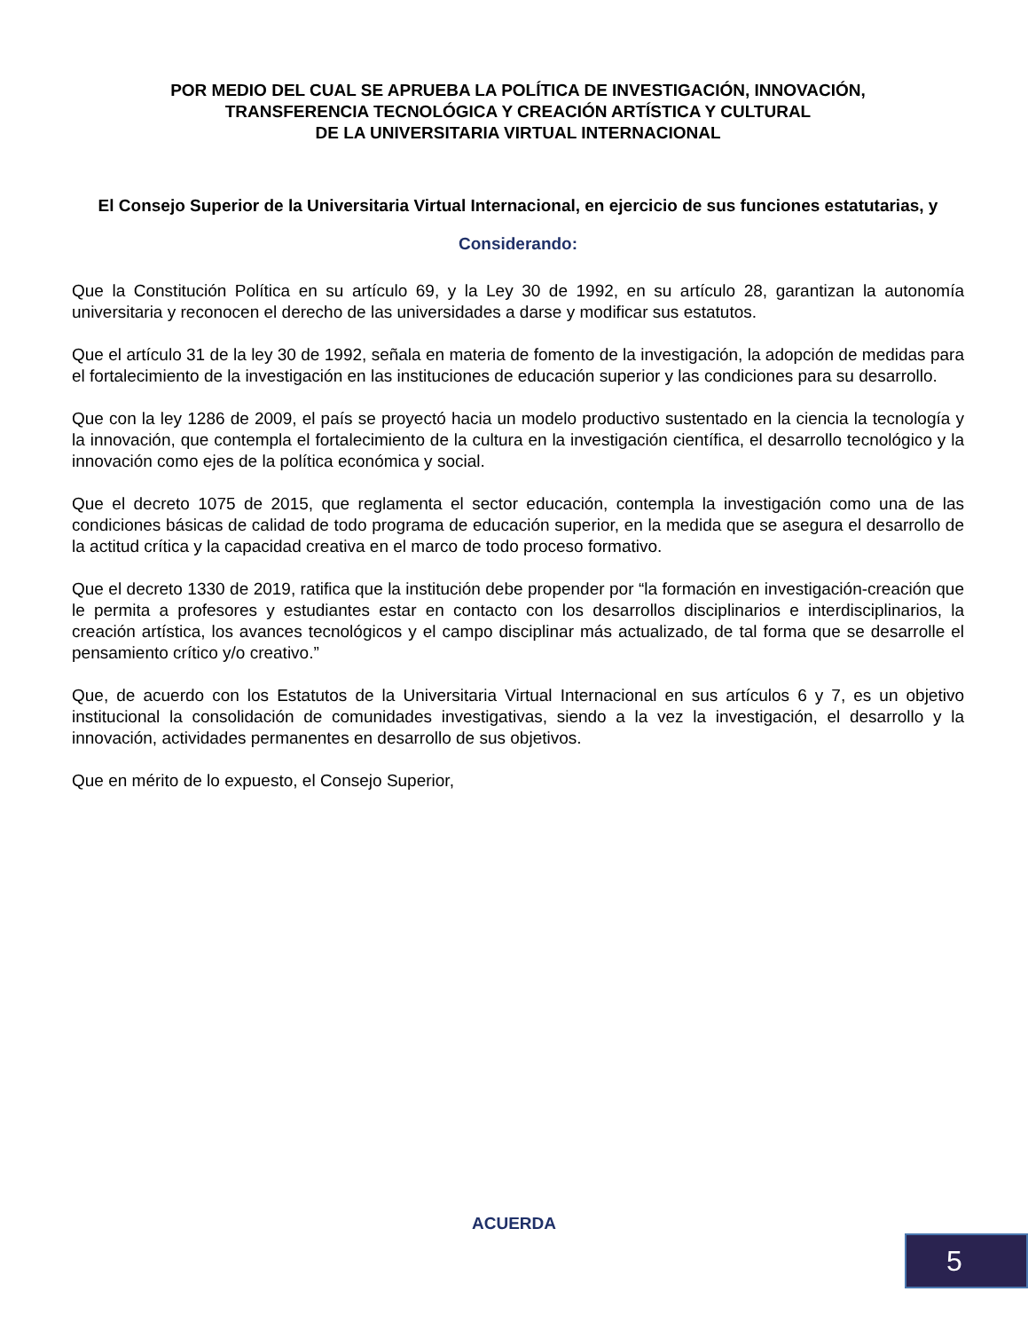POR MEDIO DEL CUAL SE APRUEBA LA POLÍTICA DE INVESTIGACIÓN, INNOVACIÓN,
TRANSFERENCIA TECNOLÓGICA Y CREACIÓN ARTÍSTICA Y CULTURAL
DE LA UNIVERSITARIA VIRTUAL INTERNACIONAL
El Consejo Superior de la Universitaria Virtual Internacional, en ejercicio de sus funciones estatutarias, y
Considerando:
Que la Constitución Política en su artículo 69, y la Ley 30 de 1992, en su artículo 28, garantizan la autonomía universitaria y reconocen el derecho de las universidades a darse y modificar sus estatutos.
Que el artículo 31 de la ley 30 de 1992, señala en materia de fomento de la investigación, la adopción de medidas para el fortalecimiento de la investigación en las instituciones de educación superior y las condiciones para su desarrollo.
Que con la ley 1286 de 2009, el país se proyectó hacia un modelo productivo sustentado en la ciencia la tecnología y la innovación, que contempla el fortalecimiento de la cultura en la investigación científica, el desarrollo tecnológico y la innovación como ejes de la política económica y social.
Que el decreto 1075 de 2015, que reglamenta el sector educación, contempla la investigación como una de las condiciones básicas de calidad de todo programa de educación superior, en la medida que se asegura el desarrollo de la actitud crítica y la capacidad creativa en el marco de todo proceso formativo.
Que el decreto 1330 de 2019, ratifica que la institución debe propender por “la formación en investigación-creación que le permita a profesores y estudiantes estar en contacto con los desarrollos disciplinarios e interdisciplinarios, la creación artística, los avances tecnológicos y el campo disciplinar más actualizado, de tal forma que se desarrolle el pensamiento crítico y/o creativo.”
Que, de acuerdo con los Estatutos de la Universitaria Virtual Internacional en sus artículos 6 y 7, es un objetivo institucional la consolidación de comunidades investigativas, siendo a la vez la investigación, el desarrollo y la innovación, actividades permanentes en desarrollo de sus objetivos.
Que en mérito de lo expuesto, el Consejo Superior,
ACUERDA
5